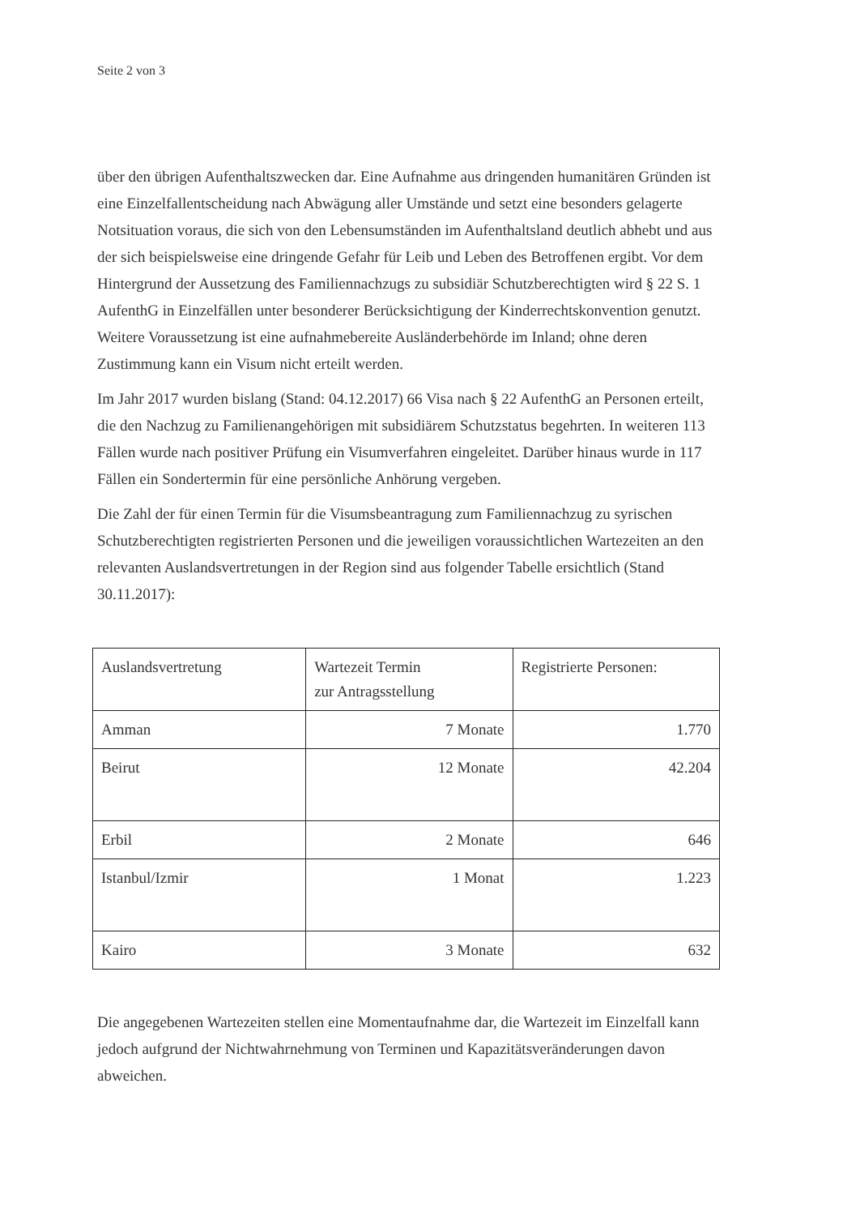Seite 2 von 3
über den übrigen Aufenthaltszwecken dar. Eine Aufnahme aus dringenden humanitären Gründen ist eine Einzelfallentscheidung nach Abwägung aller Umstände und setzt eine besonders gelagerte Notsituation voraus, die sich von den Lebensumständen im Aufenthaltsland deutlich abhebt und aus der sich beispielsweise eine dringende Gefahr für Leib und Leben des Betroffenen ergibt. Vor dem Hintergrund der Aussetzung des Familiennachzugs zu subsidiär Schutzberechtigten wird § 22 S. 1 AufenthG in Einzelfällen unter besonderer Berücksichtigung der Kinderrechtskonvention genutzt. Weitere Voraussetzung ist eine aufnahmebereite Ausländerbehörde im Inland; ohne deren Zustimmung kann ein Visum nicht erteilt werden.
Im Jahr 2017 wurden bislang (Stand: 04.12.2017) 66 Visa nach § 22 AufenthG an Personen erteilt, die den Nachzug zu Familienangehörigen mit subsidiärem Schutzstatus begehrten. In weiteren 113 Fällen wurde nach positiver Prüfung ein Visumverfahren eingeleitet. Darüber hinaus wurde in 117 Fällen ein Sondertermin für eine persönliche Anhörung vergeben.
Die Zahl der für einen Termin für die Visumsbeantragung zum Familiennachzug zu syrischen Schutzberechtigten registrierten Personen und die jeweiligen voraussichtlichen Wartezeiten an den relevanten Auslandsvertretungen in der Region sind aus folgender Tabelle ersichtlich (Stand 30.11.2017):
| Auslandsvertretung | Wartezeit Termin zur Antragsstellung | Registrierte Personen: |
| Amman | 7 Monate | 1.770 |
| Beirut | 12 Monate | 42.204 |
| Erbil | 2 Monate | 646 |
| Istanbul/Izmir | 1 Monat | 1.223 |
| Kairo | 3 Monate | 632 |
Die angegebenen Wartezeiten stellen eine Momentaufnahme dar, die Wartezeit im Einzelfall kann jedoch aufgrund der Nichtwahrnehmung von Terminen und Kapazitätsveränderungen davon abweichen.